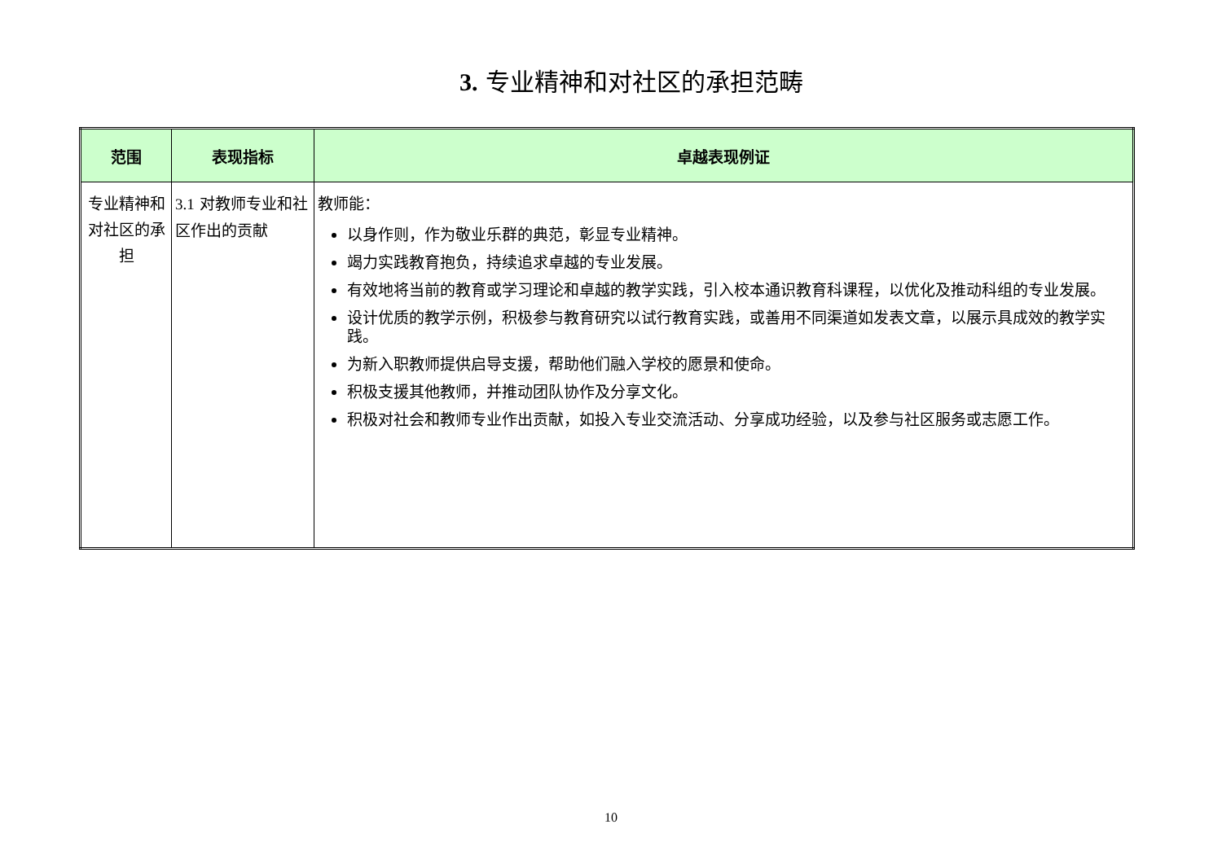3. 专业精神和对社区的承担范畴
| 范围 | 表现指标 | 卓越表现例证 |
| --- | --- | --- |
| 专业精神和对社区的承担 | 3.1 对教师专业和社区作出的贡献 | 教师能： 以身作则，作为敬业乐群的典范，彰显专业精神。 竭力实践教育抱负，持续追求卓越的专业发展。 有效地将当前的教育或学习理论和卓越的教学实践，引入校本通识教育科课程，以优化及推动科组的专业发展。 设计优质的教学示例，积极参与教育研究以试行教育实践，或善用不同渠道如发表文章，以展示具成效的教学实践。 为新入职教师提供启导支援，帮助他们融入学校的愿景和使命。 积极支援其他教师，并推动团队协作及分享文化。 积极对社会和教师专业作出贡献，如投入专业交流活动、分享成功经验，以及参与社区服务或志愿工作。 |
10